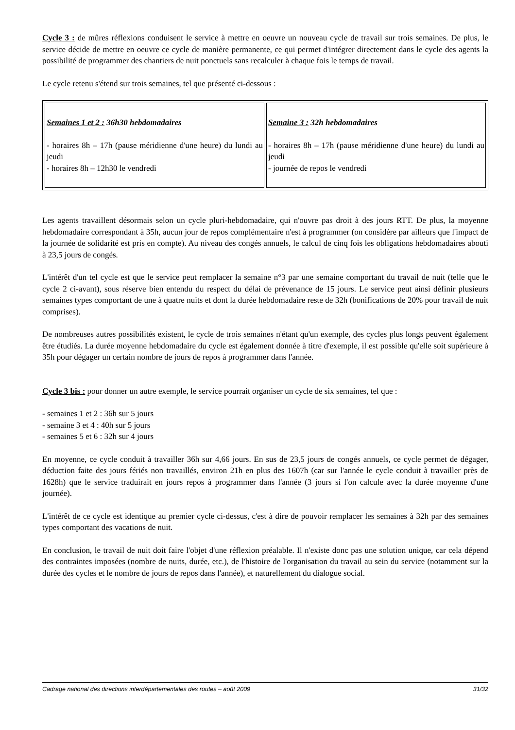Cycle 3 : de mûres réflexions conduisent le service à mettre en oeuvre un nouveau cycle de travail sur trois semaines. De plus, le service décide de mettre en oeuvre ce cycle de manière permanente, ce qui permet d'intégrer directement dans le cycle des agents la possibilité de programmer des chantiers de nuit ponctuels sans recalculer à chaque fois le temps de travail.
Le cycle retenu s'étend sur trois semaines, tel que présenté ci-dessous :
| Semaines 1 et 2 : 36h30 hebdomadaires - horaires 8h – 17h (pause méridienne d'une heure) du lundi au jeudi - horaires 8h – 12h30 le vendredi | Semaine 3 : 32h hebdomadaires - horaires 8h – 17h (pause méridienne d'une heure) du lundi au jeudi - journée de repos le vendredi |
Les agents travaillent désormais selon un cycle pluri-hebdomadaire, qui n'ouvre pas droit à des jours RTT. De plus, la moyenne hebdomadaire correspondant à 35h, aucun jour de repos complémentaire n'est à programmer (on considère par ailleurs que l'impact de la journée de solidarité est pris en compte). Au niveau des congés annuels, le calcul de cinq fois les obligations hebdomadaires abouti à 23,5 jours de congés.
L'intérêt d'un tel cycle est que le service peut remplacer la semaine n°3 par une semaine comportant du travail de nuit (telle que le cycle 2 ci-avant), sous réserve bien entendu du respect du délai de prévenance de 15 jours. Le service peut ainsi définir plusieurs semaines types comportant de une à quatre nuits et dont la durée hebdomadaire reste de 32h (bonifications de 20% pour travail de nuit comprises).
De nombreuses autres possibilités existent, le cycle de trois semaines n'étant qu'un exemple, des cycles plus longs peuvent également être étudiés. La durée moyenne hebdomadaire du cycle est également donnée à titre d'exemple, il est possible qu'elle soit supérieure à 35h pour dégager un certain nombre de jours de repos à programmer dans l'année.
Cycle 3 bis : pour donner un autre exemple, le service pourrait organiser un cycle de six semaines, tel que :
- semaines 1 et 2 : 36h sur 5 jours
- semaine 3 et 4 : 40h sur 5 jours
- semaines 5 et 6 : 32h sur 4 jours
En moyenne, ce cycle conduit à travailler 36h sur 4,66 jours. En sus de 23,5 jours de congés annuels, ce cycle permet de dégager, déduction faite des jours fériés non travaillés, environ 21h en plus des 1607h (car sur l'année le cycle conduit à travailler près de 1628h) que le service traduirait en jours repos à programmer dans l'année (3 jours si l'on calcule avec la durée moyenne d'une journée).
L'intérêt de ce cycle est identique au premier cycle ci-dessus, c'est à dire de pouvoir remplacer les semaines à 32h par des semaines types comportant des vacations de nuit.
En conclusion, le travail de nuit doit faire l'objet d'une réflexion préalable. Il n'existe donc pas une solution unique, car cela dépend des contraintes imposées (nombre de nuits, durée, etc.), de l'histoire de l'organisation du travail au sein du service (notamment sur la durée des cycles et le nombre de jours de repos dans l'année), et naturellement du dialogue social.
Cadrage national des directions interdépartementales des routes – août 2009 31/32